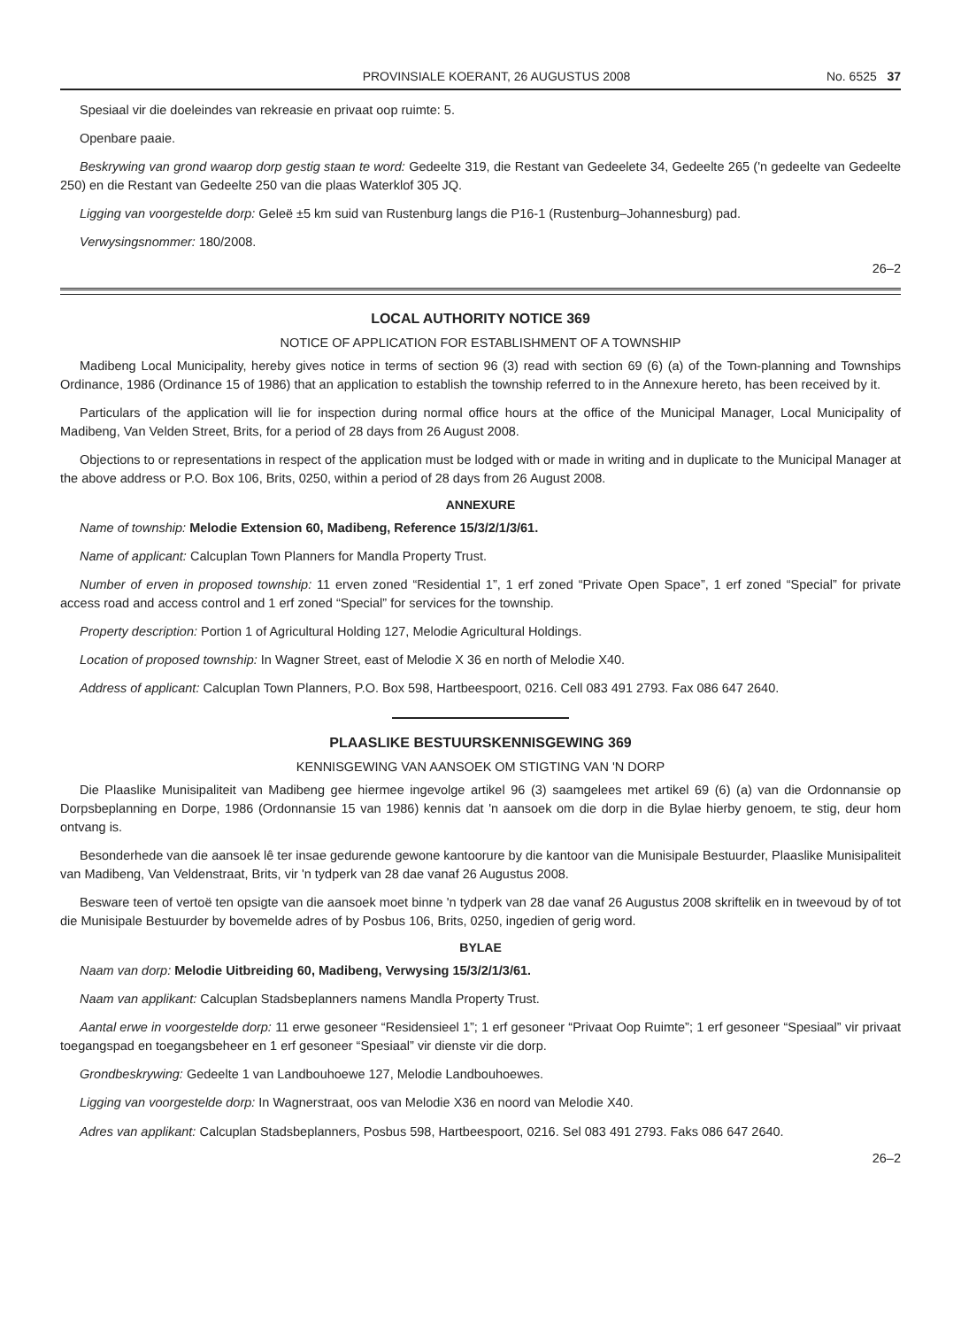PROVINSIALE KOERANT, 26 AUGUSTUS 2008 No. 6525 37
Spesiaal vir die doeleindes van rekreasie en privaat oop ruimte: 5.
Openbare paaie.
Beskrywing van grond waarop dorp gestig staan te word: Gedeelte 319, die Restant van Gedeelete 34, Gedeelte 265 ('n gedeelte van Gedeelte 250) en die Restant van Gedeelte 250 van die plaas Waterklof 305 JQ.
Ligging van voorgestelde dorp: Geleë ±5 km suid van Rustenburg langs die P16-1 (Rustenburg–Johannesburg) pad.
Verwysingsnommer: 180/2008.
26–2
LOCAL AUTHORITY NOTICE 369
NOTICE OF APPLICATION FOR ESTABLISHMENT OF A TOWNSHIP
Madibeng Local Municipality, hereby gives notice in terms of section 96 (3) read with section 69 (6) (a) of the Town-planning and Townships Ordinance, 1986 (Ordinance 15 of 1986) that an application to establish the township referred to in the Annexure hereto, has been received by it.
Particulars of the application will lie for inspection during normal office hours at the office of the Municipal Manager, Local Municipality of Madibeng, Van Velden Street, Brits, for a period of 28 days from 26 August 2008.
Objections to or representations in respect of the application must be lodged with or made in writing and in duplicate to the Municipal Manager at the above address or P.O. Box 106, Brits, 0250, within a period of 28 days from 26 August 2008.
ANNEXURE
Name of township: Melodie Extension 60, Madibeng, Reference 15/3/2/1/3/61.
Name of applicant: Calcuplan Town Planners for Mandla Property Trust.
Number of erven in proposed township: 11 erven zoned “Residential 1”, 1 erf zoned “Private Open Space”, 1 erf zoned “Special” for private access road and access control and 1 erf zoned “Special” for services for the township.
Property description: Portion 1 of Agricultural Holding 127, Melodie Agricultural Holdings.
Location of proposed township: In Wagner Street, east of Melodie X 36 en north of Melodie X40.
Address of applicant: Calcuplan Town Planners, P.O. Box 598, Hartbeespoort, 0216. Cell 083 491 2793. Fax 086 647 2640.
PLAASLIKE BESTUURSKENNISGEWING 369
KENNISGEWING VAN AANSOEK OM STIGTING VAN 'N DORP
Die Plaaslike Munisipaliteit van Madibeng gee hiermee ingevolge artikel 96 (3) saamgelees met artikel 69 (6) (a) van die Ordonnansie op Dorpsbeplanning en Dorpe, 1986 (Ordonnansie 15 van 1986) kennis dat 'n aansoek om die dorp in die Bylae hierby genoem, te stig, deur hom ontvang is.
Besonderhede van die aansoek lê ter insae gedurende gewone kantoorure by die kantoor van die Munisipale Bestuurder, Plaaslike Munisipaliteit van Madibeng, Van Veldenstraat, Brits, vir 'n tydperk van 28 dae vanaf 26 Augustus 2008.
Besware teen of vertoë ten opsigte van die aansoek moet binne 'n tydperk van 28 dae vanaf 26 Augustus 2008 skriftelik en in tweevoud by of tot die Munisipale Bestuurder by bovemelde adres of by Posbus 106, Brits, 0250, ingedien of gerig word.
BYLAE
Naam van dorp: Melodie Uitbreiding 60, Madibeng, Verwysing 15/3/2/1/3/61.
Naam van applikant: Calcuplan Stadsbeplanners namens Mandla Property Trust.
Aantal erwe in voorgestelde dorp: 11 erwe gesoneer “Residensieel 1”; 1 erf gesoneer “Privaat Oop Ruimte”; 1 erf gesoneer “Spesiaal” vir privaat toegangspad en toegangsbeheer en 1 erf gesoneer “Spesiaal” vir dienste vir die dorp.
Grondbeskrywing: Gedeelte 1 van Landbouhoewe 127, Melodie Landbouhoewes.
Ligging van voorgestelde dorp: In Wagnerstraat, oos van Melodie X36 en noord van Melodie X40.
Adres van applikant: Calcuplan Stadsbeplanners, Posbus 598, Hartbeespoort, 0216. Sel 083 491 2793. Faks 086 647 2640.
26–2